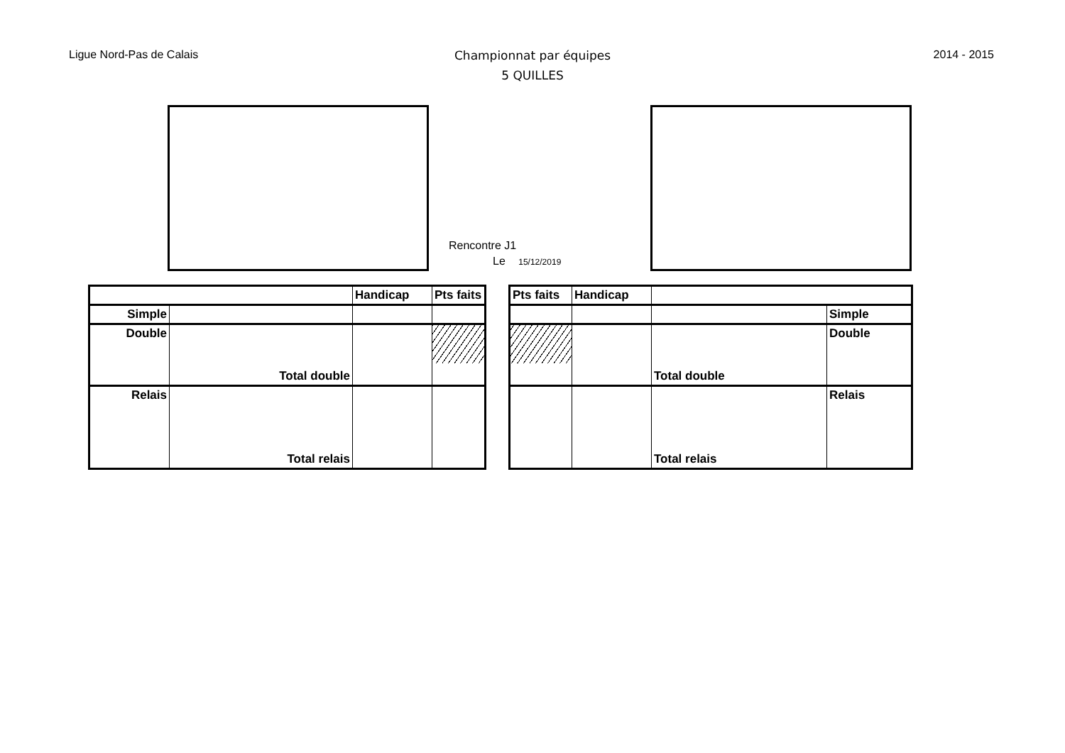Ligue Nord-Pas de Calais 2014 - 2015
Championnat par équipes
5 QUILLES
Rencontre J1
Le 15/12/2019
| | | Handicap | Pts faits |
| Simple | | | |
| Double | Total double | | |
| Relais | Total relais | | |
| Pts faits | Handicap | | |
| | | | Simple |
| | | Total double | Double |
| | | Total relais | Relais |